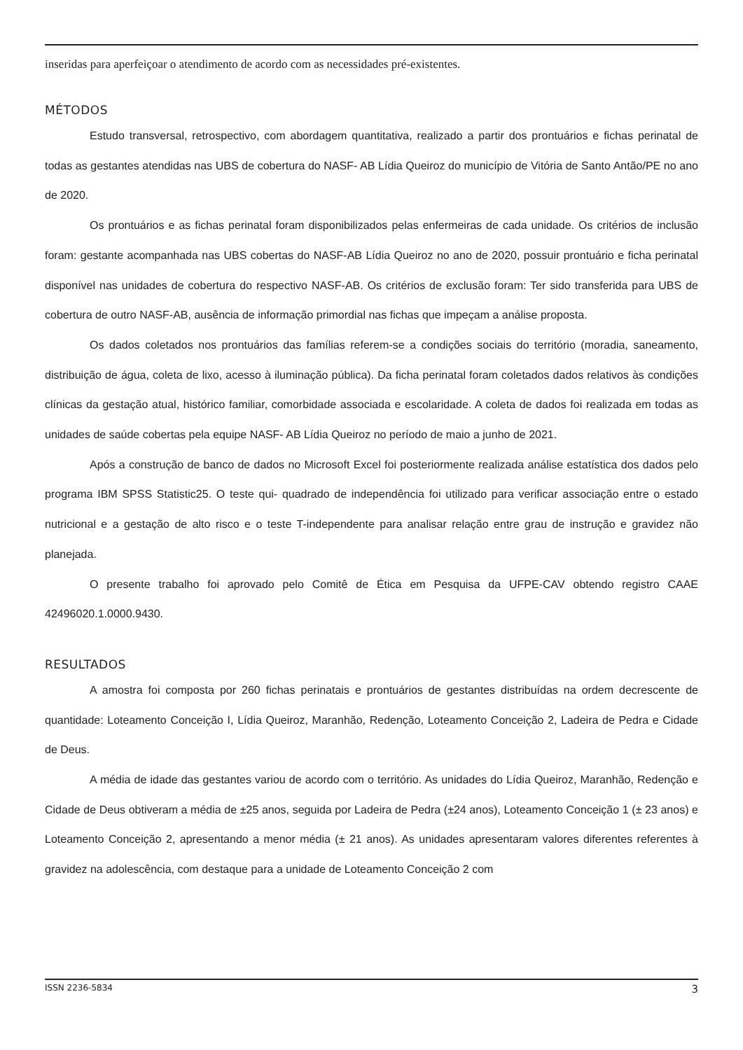inseridas para aperfeiçoar o atendimento de acordo com as necessidades pré-existentes.
MÉTODOS
Estudo transversal, retrospectivo, com abordagem quantitativa, realizado a partir dos prontuários e fichas perinatal de todas as gestantes atendidas nas UBS de cobertura do NASF- AB Lídia Queiroz do município de Vitória de Santo Antão/PE no ano de 2020.
Os prontuários e as fichas perinatal foram disponibilizados pelas enfermeiras de cada unidade. Os critérios de inclusão foram: gestante acompanhada nas UBS cobertas do NASF-AB Lídia Queiroz no ano de 2020, possuir prontuário e ficha perinatal disponível nas unidades de cobertura do respectivo NASF-AB. Os critérios de exclusão foram: Ter sido transferida para UBS de cobertura de outro NASF-AB, ausência de informação primordial nas fichas que impeçam a análise proposta.
Os dados coletados nos prontuários das famílias referem-se a condições sociais do território (moradia, saneamento, distribuição de água, coleta de lixo, acesso à iluminação pública). Da ficha perinatal foram coletados dados relativos às condições clínicas da gestação atual, histórico familiar, comorbidade associada e escolaridade. A coleta de dados foi realizada em todas as unidades de saúde cobertas pela equipe NASF- AB Lídia Queiroz no período de maio a junho de 2021.
Após a construção de banco de dados no Microsoft Excel foi posteriormente realizada análise estatística dos dados pelo programa IBM SPSS Statistic25. O teste qui- quadrado de independência foi utilizado para verificar associação entre o estado nutricional e a gestação de alto risco e o teste T-independente para analisar relação entre grau de instrução e gravidez não planejada.
O presente trabalho foi aprovado pelo Comitê de Ética em Pesquisa da UFPE-CAV obtendo registro CAAE 42496020.1.0000.9430.
RESULTADOS
A amostra foi composta por 260 fichas perinatais e prontuários de gestantes distribuídas na ordem decrescente de quantidade: Loteamento Conceição I, Lídia Queiroz, Maranhão, Redenção, Loteamento Conceição 2, Ladeira de Pedra e Cidade de Deus.
A média de idade das gestantes variou de acordo com o território. As unidades do Lídia Queiroz, Maranhão, Redenção e Cidade de Deus obtiveram a média de ±25 anos, seguida por Ladeira de Pedra (±24 anos), Loteamento Conceição 1 (± 23 anos) e Loteamento Conceição 2, apresentando a menor média (± 21 anos). As unidades apresentaram valores diferentes referentes à gravidez na adolescência, com destaque para a unidade de Loteamento Conceição 2 com
ISSN 2236-5834 3